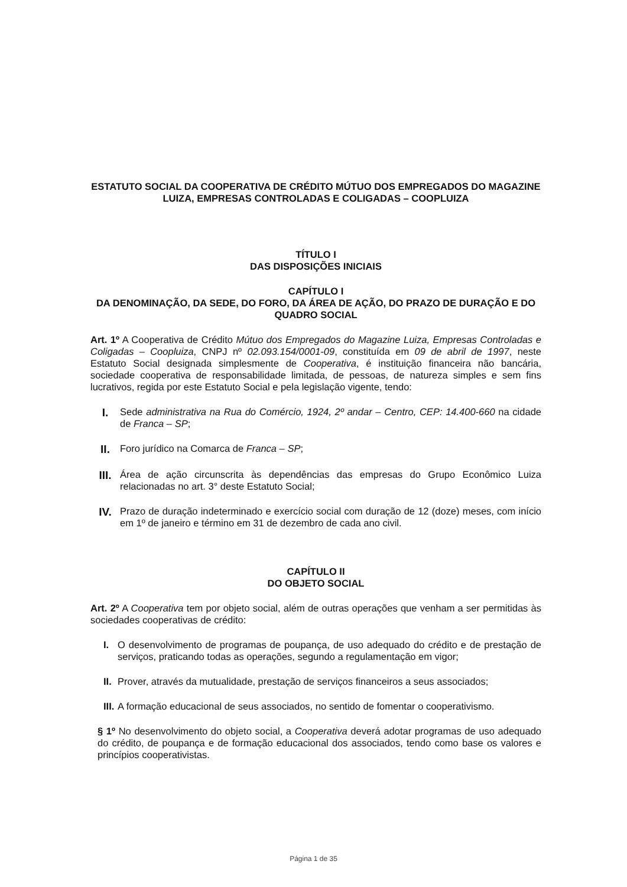ESTATUTO SOCIAL DA COOPERATIVA DE CRÉDITO MÚTUO DOS EMPREGADOS DO MAGAZINE LUIZA, EMPRESAS CONTROLADAS E COLIGADAS – COOPLUIZA
TÍTULO I
DAS DISPOSIÇÕES INICIAIS
CAPÍTULO I
DA DENOMINAÇÃO, DA SEDE, DO FORO, DA ÁREA DE AÇÃO, DO PRAZO DE DURAÇÃO E DO QUADRO SOCIAL
Art. 1º A Cooperativa de Crédito Mútuo dos Empregados do Magazine Luiza, Empresas Controladas e Coligadas – Coopluiza, CNPJ nº 02.093.154/0001-09, constituída em 09 de abril de 1997, neste Estatuto Social designada simplesmente de Cooperativa, é instituição financeira não bancária, sociedade cooperativa de responsabilidade limitada, de pessoas, de natureza simples e sem fins lucrativos, regida por este Estatuto Social e pela legislação vigente, tendo:
I.
Sede administrativa na Rua do Comércio, 1924, 2º andar – Centro, CEP: 14.400-660 na cidade de Franca – SP;
II.
Foro jurídico na Comarca de Franca – SP;
III.
Área de ação circunscrita às dependências das empresas do Grupo Econômico Luiza relacionadas no art. 3° deste Estatuto Social;
IV.
Prazo de duração indeterminado e exercício social com duração de 12 (doze) meses, com início em 1º de janeiro e término em 31 de dezembro de cada ano civil.
CAPÍTULO II
DO OBJETO SOCIAL
Art. 2º A Cooperativa tem por objeto social, além de outras operações que venham a ser permitidas às sociedades cooperativas de crédito:
I. O desenvolvimento de programas de poupança, de uso adequado do crédito e de prestação de serviços, praticando todas as operações, segundo a regulamentação em vigor;
II.
Prover, através da mutualidade, prestação de serviços financeiros a seus associados;
III.
A formação educacional de seus associados, no sentido de fomentar o cooperativismo.
§ 1º No desenvolvimento do objeto social, a Cooperativa deverá adotar programas de uso adequado do crédito, de poupança e de formação educacional dos associados, tendo como base os valores e princípios cooperativistas.
Página 1 de 35